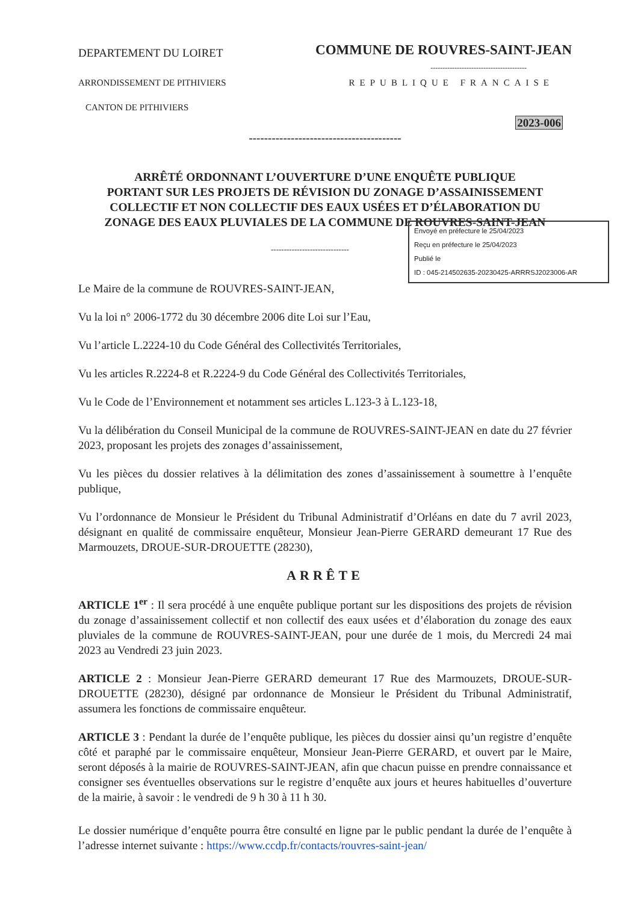DEPARTEMENT DU LOIRET
COMMUNE DE ROUVRES-SAINT-JEAN
----------------------------------------
ARRONDISSEMENT DE PITHIVIERS REPUBLIQUE FRANCAISE
CANTON DE PITHIVIERS
2023-006
----------------------------------------
ARRÊTÉ ORDONNANT L’OUVERTURE D’UNE ENQUÊTE PUBLIQUE
PORTANT SUR LES PROJETS DE RÉVISION DU ZONAGE D’ASSAINISSEMENT
COLLECTIF ET NON COLLECTIF DES EAUX USÉES ET D’ÉLABORATION DU
ZONAGE DES EAUX PLUVIALES DE LA COMMUNE DE ROUVRES-SAINT-JEAN
------------------------------
Le Maire de la commune de ROUVRES-SAINT-JEAN,
Vu la loi n° 2006-1772 du 30 décembre 2006 dite Loi sur l’Eau,
Vu l’article L.2224-10 du Code Général des Collectivités Territoriales,
Vu les articles R.2224-8 et R.2224-9 du Code Général des Collectivités Territoriales,
Vu le Code de l’Environnement et notamment ses articles L.123-3 à L.123-18,
Vu la délibération du Conseil Municipal de la commune de ROUVRES-SAINT-JEAN en date du 27 février 2023, proposant les projets des zonages d’assainissement,
Vu les pièces du dossier relatives à la délimitation des zones d’assainissement à soumettre à l’enquête publique,
Vu l’ordonnance de Monsieur le Président du Tribunal Administratif d’Orléans en date du 7 avril 2023, désignant en qualité de commissaire enquêteur, Monsieur Jean-Pierre GERARD demeurant 17 Rue des Marmouzets, DROUE-SUR-DROUETTE (28230),
ARRÊTE
ARTICLE 1<sup>er</sup> : Il sera procédé à une enquête publique portant sur les dispositions des projets de révision du zonage d’assainissement collectif et non collectif des eaux usées et d’élaboration du zonage des eaux pluviales de la commune de ROUVRES-SAINT-JEAN, pour une durée de 1 mois, du Mercredi 24 mai 2023 au Vendredi 23 juin 2023.
ARTICLE 2 : Monsieur Jean-Pierre GERARD demeurant 17 Rue des Marmouzets, DROUE-SUR-DROUETTE (28230), désigné par ordonnance de Monsieur le Président du Tribunal Administratif, assumera les fonctions de commissaire enquêteur.
ARTICLE 3 : Pendant la durée de l’enquête publique, les pièces du dossier ainsi qu’un registre d’enquête côté et paraphé par le commissaire enquêteur, Monsieur Jean-Pierre GERARD, et ouvert par le Maire, seront déposés à la mairie de ROUVRES-SAINT-JEAN, afin que chacun puisse en prendre connaissance et consigner ses éventuelles observations sur le registre d’enquête aux jours et heures habituelles d’ouverture de la mairie, à savoir : le vendredi de 9 h 30 à 11 h 30.
Le dossier numérique d’enquête pourra être consulté en ligne par le public pendant la durée de l’enquête à l’adresse internet suivante : https://www.ccdp.fr/contacts/rouvres-saint-jean/
Envoyé en préfecture le 25/04/2023
Reçu en préfecture le 25/04/2023
Publié le
ID : 045-214502635-20230425-ARRRSJ2023006-AR